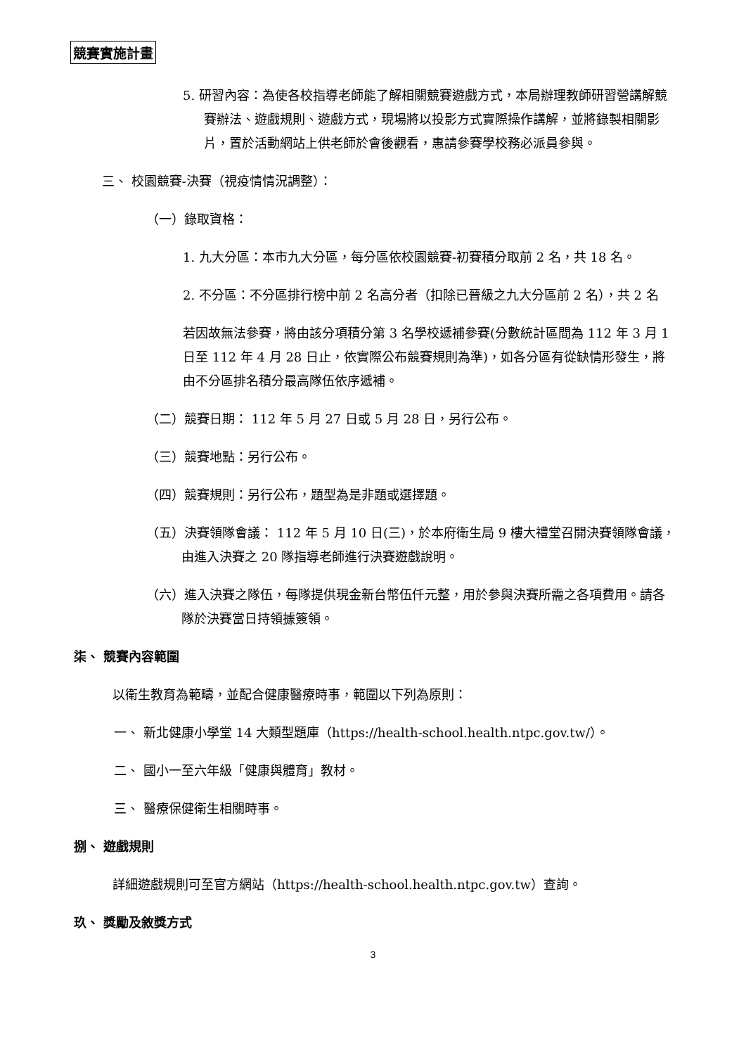競賽實施計畫
5. 研習內容：為使各校指導老師能了解相關競賽遊戲方式，本局辦理教師研習營講解競賽辦法、遊戲規則、遊戲方式，現場將以投影方式實際操作講解，並將錄製相關影片，置於活動網站上供老師於會後觀看，惠請參賽學校務必派員參與。
三、 校園競賽-決賽（視疫情情況調整）：
（一）錄取資格：
1. 九大分區：本市九大分區，每分區依校園競賽-初賽積分取前 2 名，共 18 名。
2. 不分區：不分區排行榜中前 2 名高分者（扣除已晉級之九大分區前 2 名），共 2 名
若因故無法參賽，將由該分項積分第 3 名學校遞補參賽(分數統計區間為 112 年 3 月 1 日至 112 年 4 月 28 日止，依實際公布競賽規則為準)，如各分區有從缺情形發生，將由不分區排名積分最高隊伍依序遞補。
（二）競賽日期： 112 年 5 月 27 日或 5 月 28 日，另行公布。
（三）競賽地點：另行公布。
（四）競賽規則：另行公布，題型為是非題或選擇題。
（五）決賽領隊會議： 112 年 5 月 10 日(三)，於本府衛生局 9 樓大禮堂召開決賽領隊會議，由進入決賽之 20 隊指導老師進行決賽遊戲說明。
（六）進入決賽之隊伍，每隊提供現金新台幣伍仟元整，用於參與決賽所需之各項費用。請各隊於決賽當日持領據簽領。
柒、 競賽內容範圍
以衛生教育為範疇，並配合健康醫療時事，範圍以下列為原則：
一、 新北健康小學堂 14 大類型題庫（https://health-school.health.ntpc.gov.tw/）。
二、 國小一至六年級「健康與體育」教材。
三、 醫療保健衛生相關時事。
捌、 遊戲規則
詳細遊戲規則可至官方網站（https://health-school.health.ntpc.gov.tw）查詢。
玖、 獎勵及敘獎方式
3